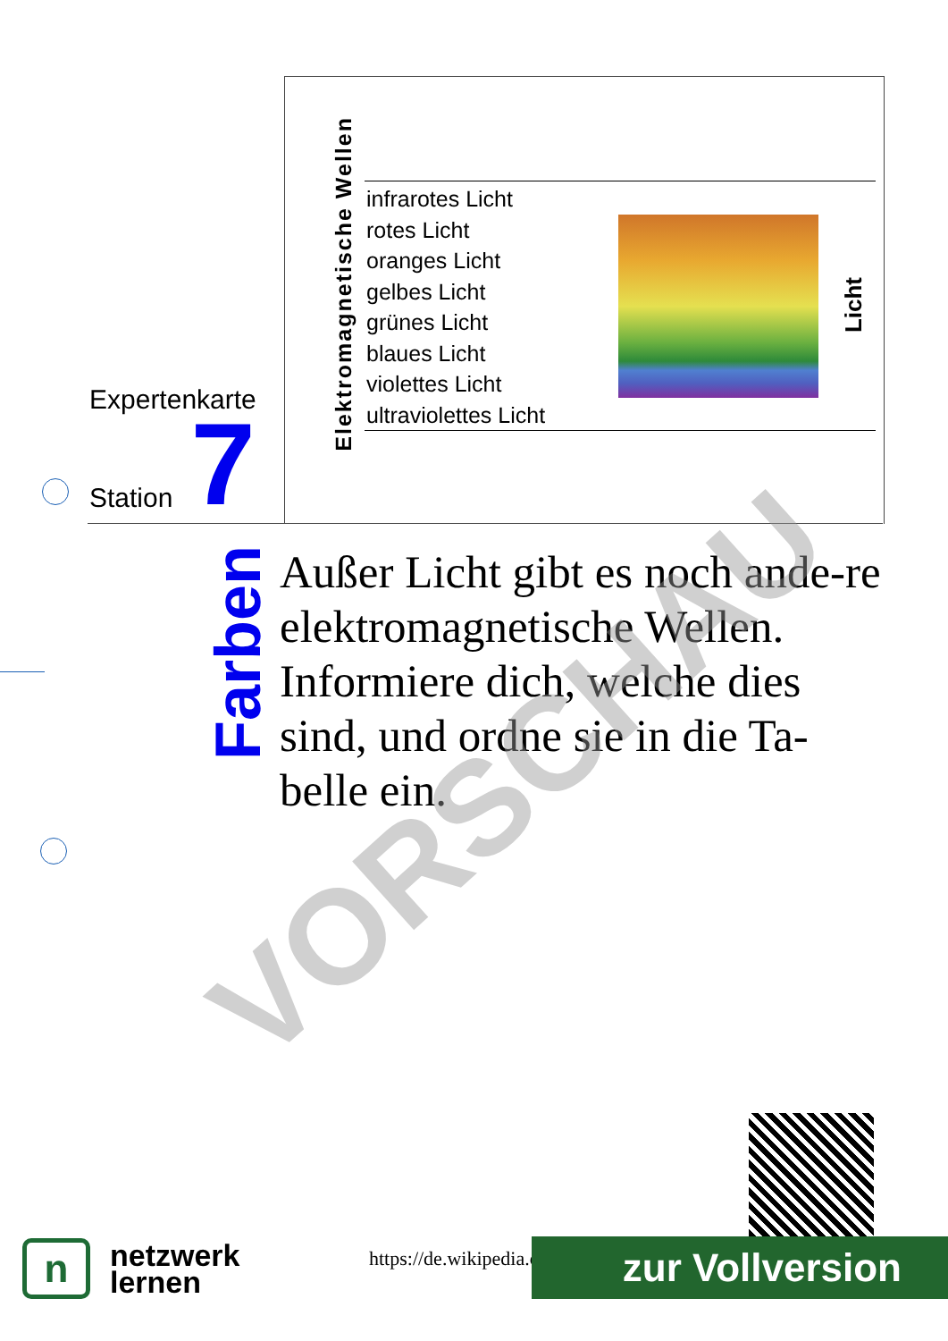Expertenkarte
Station 7
Elektromagnetische Wellen
infrarotes Licht
rotes Licht
oranges Licht
gelbes Licht
grünes Licht
blaues Licht
violettes Licht
ultraviolettes Licht
Licht
Farben
Außer Licht gibt es noch ande-re elektromagnetische Wellen. Informiere dich, welche dies sind, und ordne sie in die Ta-belle ein.
VORSCHAU
n
netzwerk
lernen
https://de.wikipedia.o zur Vollversion